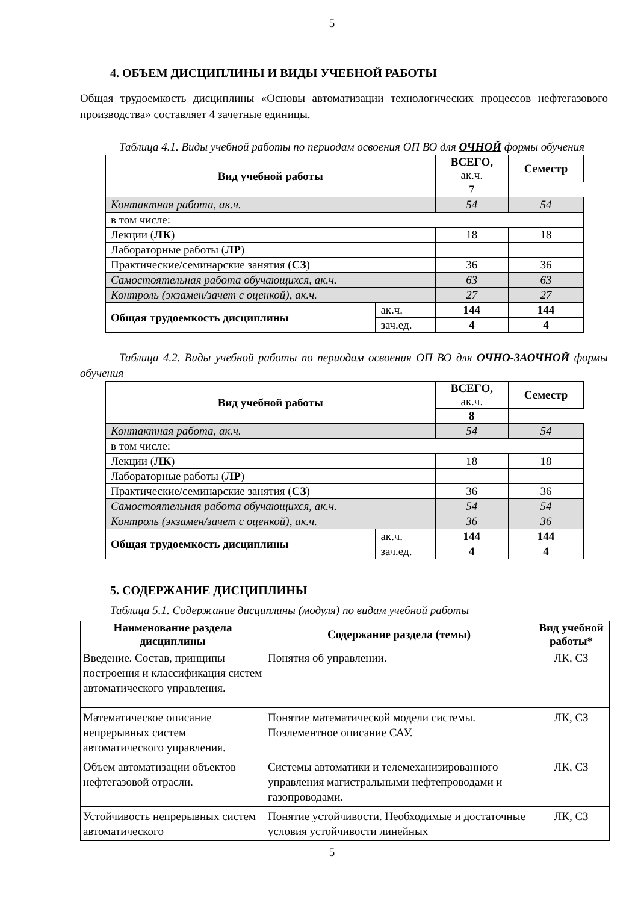5
4. ОБЪЕМ ДИСЦИПЛИНЫ И ВИДЫ УЧЕБНОЙ РАБОТЫ
Общая трудоемкость дисциплины «Основы автоматизации технологических процессов нефтегазового производства» составляет 4 зачетные единицы.
Таблица 4.1. Виды учебной работы по периодам освоения ОП ВО для ОЧНОЙ формы обучения
| Вид учебной работы | | ВСЕГО, ак.ч. | Семестр |
| --- | --- | --- | --- |
| | | 7 | |
| Контактная работа, ак.ч. | | 54 | 54 |
| в том числе: | | | |
| Лекции ( ЛК ) | | 18 | 18 |
| Лабораторные работы ( ЛР ) | | | |
| Практические/семинарские занятия ( СЗ ) | | 36 | 36 |
| Самостоятельная работа обучающихся, ак.ч. | | 63 | 63 |
| Контроль (экзамен/зачет с оценкой), ак.ч. | | 27 | 27 |
| Общая трудоемкость дисциплины | ак.ч. | 144 | 144 |
| | зач.ед. | 4 | 4 |
Таблица 4.2. Виды учебной работы по периодам освоения ОП ВО для ОЧНО-ЗАОЧНОЙ формы обучения
| Вид учебной работы | | ВСЕГО, ак.ч. | Семестр |
| --- | --- | --- | --- |
| | | 8 | |
| Контактная работа, ак.ч. | | 54 | 54 |
| в том числе: | | | |
| Лекции ( ЛК ) | | 18 | 18 |
| Лабораторные работы ( ЛР ) | | | |
| Практические/семинарские занятия ( СЗ ) | | 36 | 36 |
| Самостоятельная работа обучающихся, ак.ч. | | 54 | 54 |
| Контроль (экзамен/зачет с оценкой), ак.ч. | | 36 | 36 |
| Общая трудоемкость дисциплины | ак.ч. | 144 | 144 |
| | зач.ед. | 4 | 4 |
5. СОДЕРЖАНИЕ ДИСЦИПЛИНЫ
Таблица 5.1. Содержание дисциплины (модуля) по видам учебной работы
| Наименование раздела дисциплины | Содержание раздела (темы) | Вид учебной работы* |
| --- | --- | --- |
| Введение. Состав, принципы построения и классификация систем автоматического управления. | Понятия об управлении. | ЛК, СЗ |
| Математическое описание непрерывных систем автоматического управления. | Понятие математической модели системы. Поэлементное описание САУ. | ЛК, СЗ |
| Объем автоматизации объектов нефтегазовой отрасли. | Системы автоматики и телемеханизированного управления магистральными нефтепроводами и газопроводами. | ЛК, СЗ |
| Устойчивость непрерывных систем автоматического | Понятие устойчивости. Необходимые и достаточные условия устойчивости линейных | ЛК, СЗ |
5